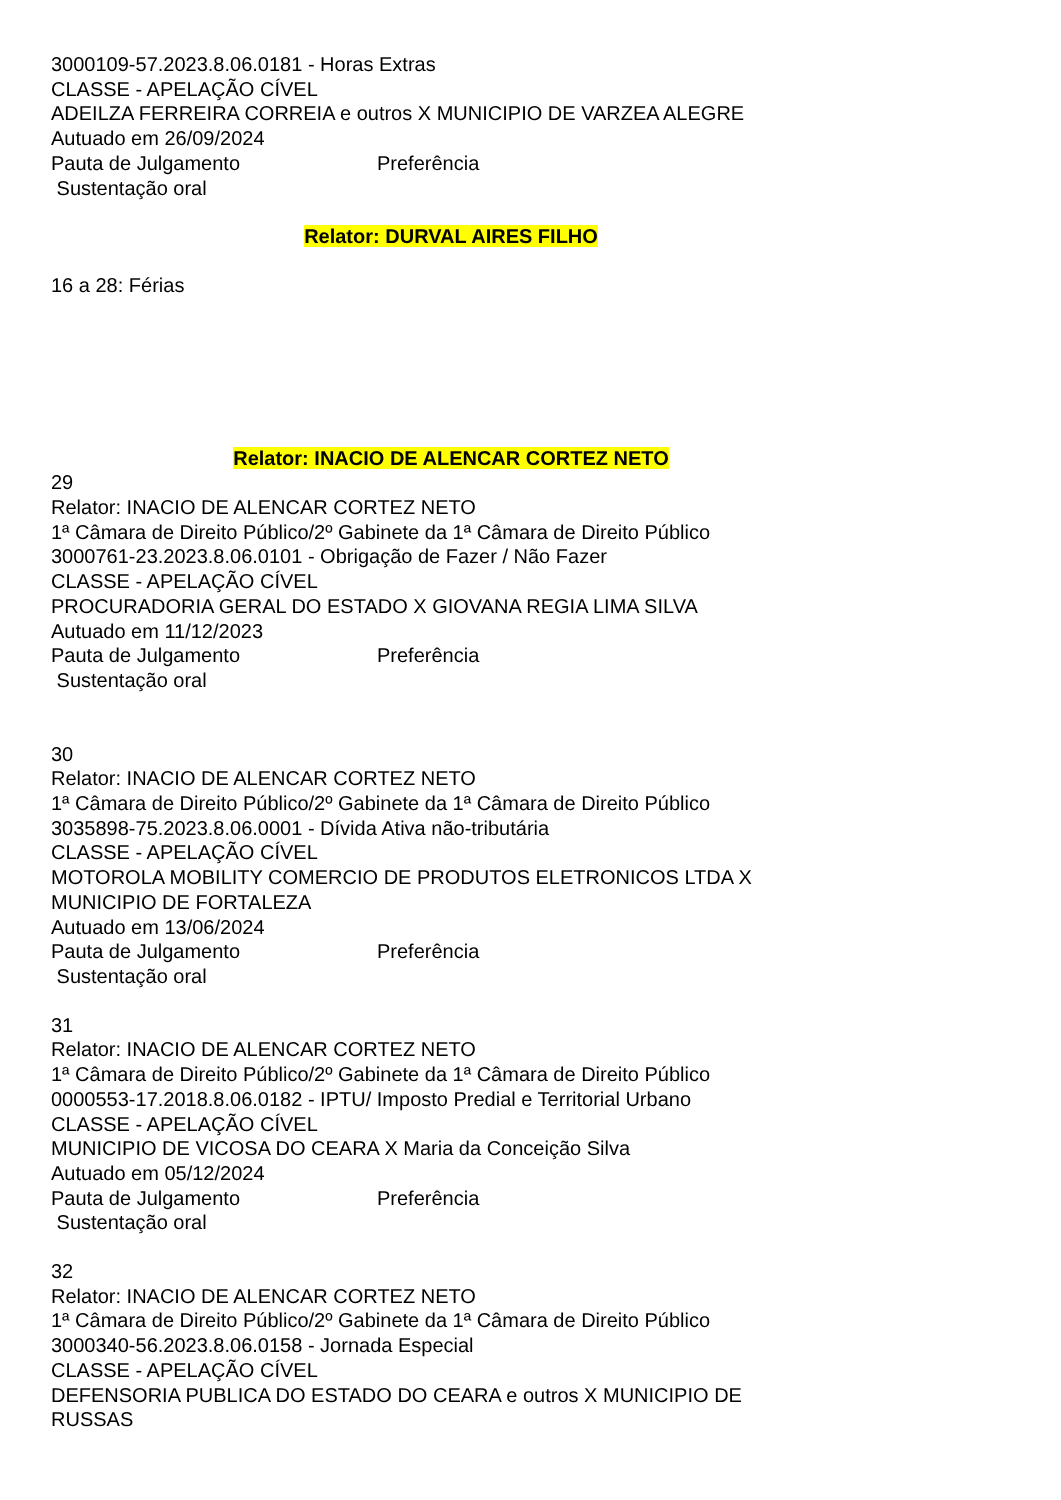3000109-57.2023.8.06.0181 - Horas Extras
CLASSE - APELAÇÃO CÍVEL
ADEILZA FERREIRA CORREIA e outros X MUNICIPIO DE VARZEA ALEGRE
Autuado em 26/09/2024
Pauta de Julgamento Preferência
Sustentação oral
Relator: DURVAL AIRES FILHO
16 a 28: Férias
Relator: INACIO DE ALENCAR CORTEZ NETO
29
Relator: INACIO DE ALENCAR CORTEZ NETO
1ª Câmara de Direito Público/2º Gabinete da 1ª Câmara de Direito Público
3000761-23.2023.8.06.0101 - Obrigação de Fazer / Não Fazer
CLASSE - APELAÇÃO CÍVEL
PROCURADORIA GERAL DO ESTADO X GIOVANA REGIA LIMA SILVA
Autuado em 11/12/2023
Pauta de Julgamento Preferência
Sustentação oral
30
Relator: INACIO DE ALENCAR CORTEZ NETO
1ª Câmara de Direito Público/2º Gabinete da 1ª Câmara de Direito Público
3035898-75.2023.8.06.0001 - Dívida Ativa não-tributária
CLASSE - APELAÇÃO CÍVEL
MOTOROLA MOBILITY COMERCIO DE PRODUTOS ELETRONICOS LTDA X
MUNICIPIO DE FORTALEZA
Autuado em 13/06/2024
Pauta de Julgamento Preferência
Sustentação oral
31
Relator: INACIO DE ALENCAR CORTEZ NETO
1ª Câmara de Direito Público/2º Gabinete da 1ª Câmara de Direito Público
0000553-17.2018.8.06.0182 - IPTU/ Imposto Predial e Territorial Urbano
CLASSE - APELAÇÃO CÍVEL
MUNICIPIO DE VICOSA DO CEARA X Maria da Conceição Silva
Autuado em 05/12/2024
Pauta de Julgamento Preferência
Sustentação oral
32
Relator: INACIO DE ALENCAR CORTEZ NETO
1ª Câmara de Direito Público/2º Gabinete da 1ª Câmara de Direito Público
3000340-56.2023.8.06.0158 - Jornada Especial
CLASSE - APELAÇÃO CÍVEL
DEFENSORIA PUBLICA DO ESTADO DO CEARA e outros X MUNICIPIO DE
RUSSAS